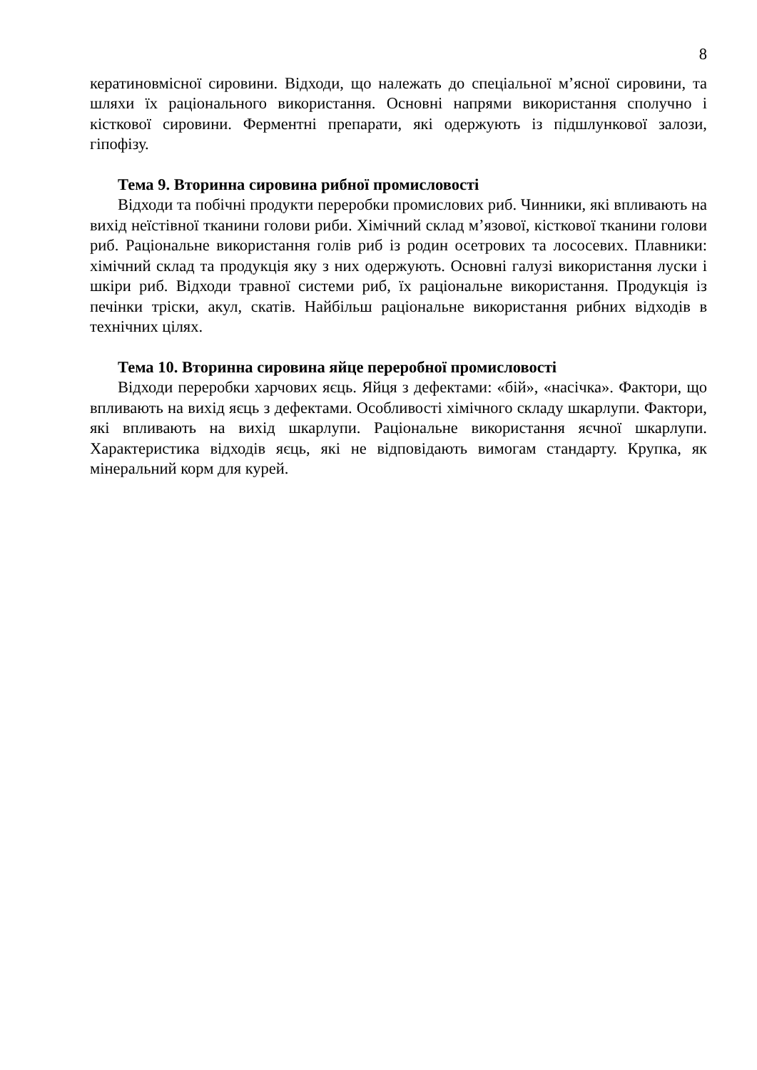8
кератиновмісної сировини. Відходи, що належать до спеціальної м’ясної сировини, та шляхи їх раціонального використання. Основні напрями використання сполучно і кісткової сировини. Ферментні препарати, які одержують із підшлункової залози, гіпофізу.
Тема 9. Вторинна сировина рибної промисловості
Відходи та побічні продукти переробки промислових риб. Чинники, які впливають на вихід неїстівної тканини голови риби. Хімічний склад м’язової, кісткової тканини голови риб. Раціональне використання голів риб із родин осетрових та лососевих. Плавники: хімічний склад та продукція яку з них одержують. Основні галузі використання луски і шкіри риб. Відходи травної системи риб, їх раціональне використання. Продукція із печінки тріски, акул, скатів. Найбільш раціональне використання рибних відходів в технічних цілях.
Тема 10. Вторинна сировина яйце переробної промисловості
Відходи переробки харчових яєць. Яйця з дефектами: «бій», «насічка». Фактори, що впливають на вихід яєць з дефектами. Особливості хімічного складу шкарлупи. Фактори, які впливають на вихід шкарлупи. Раціональне використання яєчної шкарлупи. Характеристика відходів яєць, які не відповідають вимогам стандарту. Крупка, як мінеральний корм для курей.